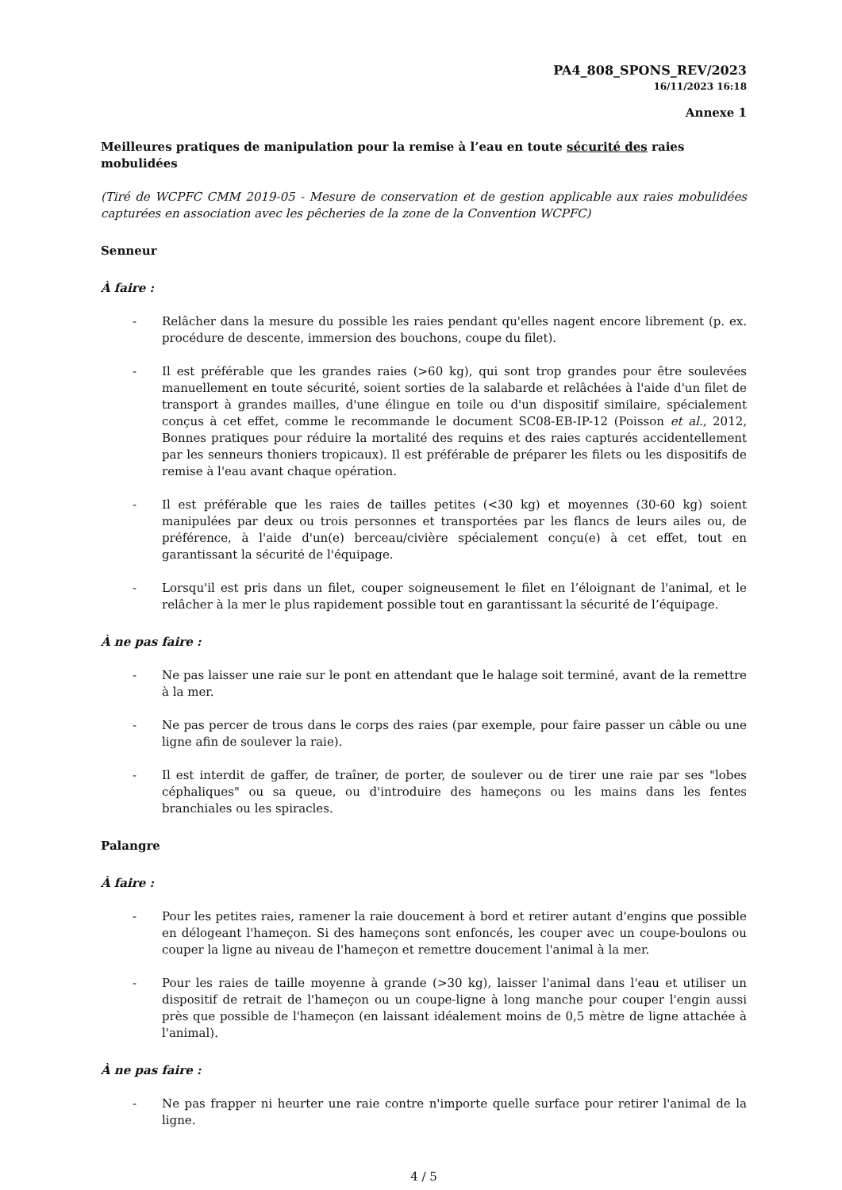PA4_808_SPONS_REV/2023
16/11/2023 16:18
Annexe 1
Meilleures pratiques de manipulation pour la remise à l’eau en toute sécurité des raies mobulidées
(Tiré de WCPFC CMM 2019-05 - Mesure de conservation et de gestion applicable aux raies mobulidées capturées en association avec les pêcheries de la zone de la Convention WCPFC)
Senneur
À faire :
- Relâcher dans la mesure du possible les raies pendant qu'elles nagent encore librement (p. ex. procédure de descente, immersion des bouchons, coupe du filet).
- Il est préférable que les grandes raies (>60 kg), qui sont trop grandes pour être soulevées manuellement en toute sécurité, soient sorties de la salabarde et relâchées à l'aide d'un filet de transport à grandes mailles, d'une élingue en toile ou d'un dispositif similaire, spécialement conçus à cet effet, comme le recommande le document SC08-EB-IP-12 (Poisson et al., 2012, Bonnes pratiques pour réduire la mortalité des requins et des raies capturés accidentellement par les senneurs thoniers tropicaux). Il est préférable de préparer les filets ou les dispositifs de remise à l'eau avant chaque opération.
- Il est préférable que les raies de tailles petites (<30 kg) et moyennes (30-60 kg) soient manipulées par deux ou trois personnes et transportées par les flancs de leurs ailes ou, de préférence, à l'aide d'un(e) berceau/civière spécialement conçu(e) à cet effet, tout en garantissant la sécurité de l'équipage.
- Lorsqu'il est pris dans un filet, couper soigneusement le filet en l’éloignant de l'animal, et le relâcher à la mer le plus rapidement possible tout en garantissant la sécurité de l’équipage.
À ne pas faire :
- Ne pas laisser une raie sur le pont en attendant que le halage soit terminé, avant de la remettre à la mer.
- Ne pas percer de trous dans le corps des raies (par exemple, pour faire passer un câble ou une ligne afin de soulever la raie).
- Il est interdit de gaffer, de traîner, de porter, de soulever ou de tirer une raie par ses "lobes céphaliques" ou sa queue, ou d'introduire des hameçons ou les mains dans les fentes branchiales ou les spiracles.
Palangre
À faire :
- Pour les petites raies, ramener la raie doucement à bord et retirer autant d'engins que possible en délogeant l'hameçon. Si des hameçons sont enfoncés, les couper avec un coupe-boulons ou couper la ligne au niveau de l'hameçon et remettre doucement l'animal à la mer.
- Pour les raies de taille moyenne à grande (>30 kg), laisser l'animal dans l'eau et utiliser un dispositif de retrait de l'hameçon ou un coupe-ligne à long manche pour couper l'engin aussi près que possible de l'hameçon (en laissant idéalement moins de 0,5 mètre de ligne attachée à l'animal).
À ne pas faire :
- Ne pas frapper ni heurter une raie contre n'importe quelle surface pour retirer l'animal de la ligne.
4 / 5